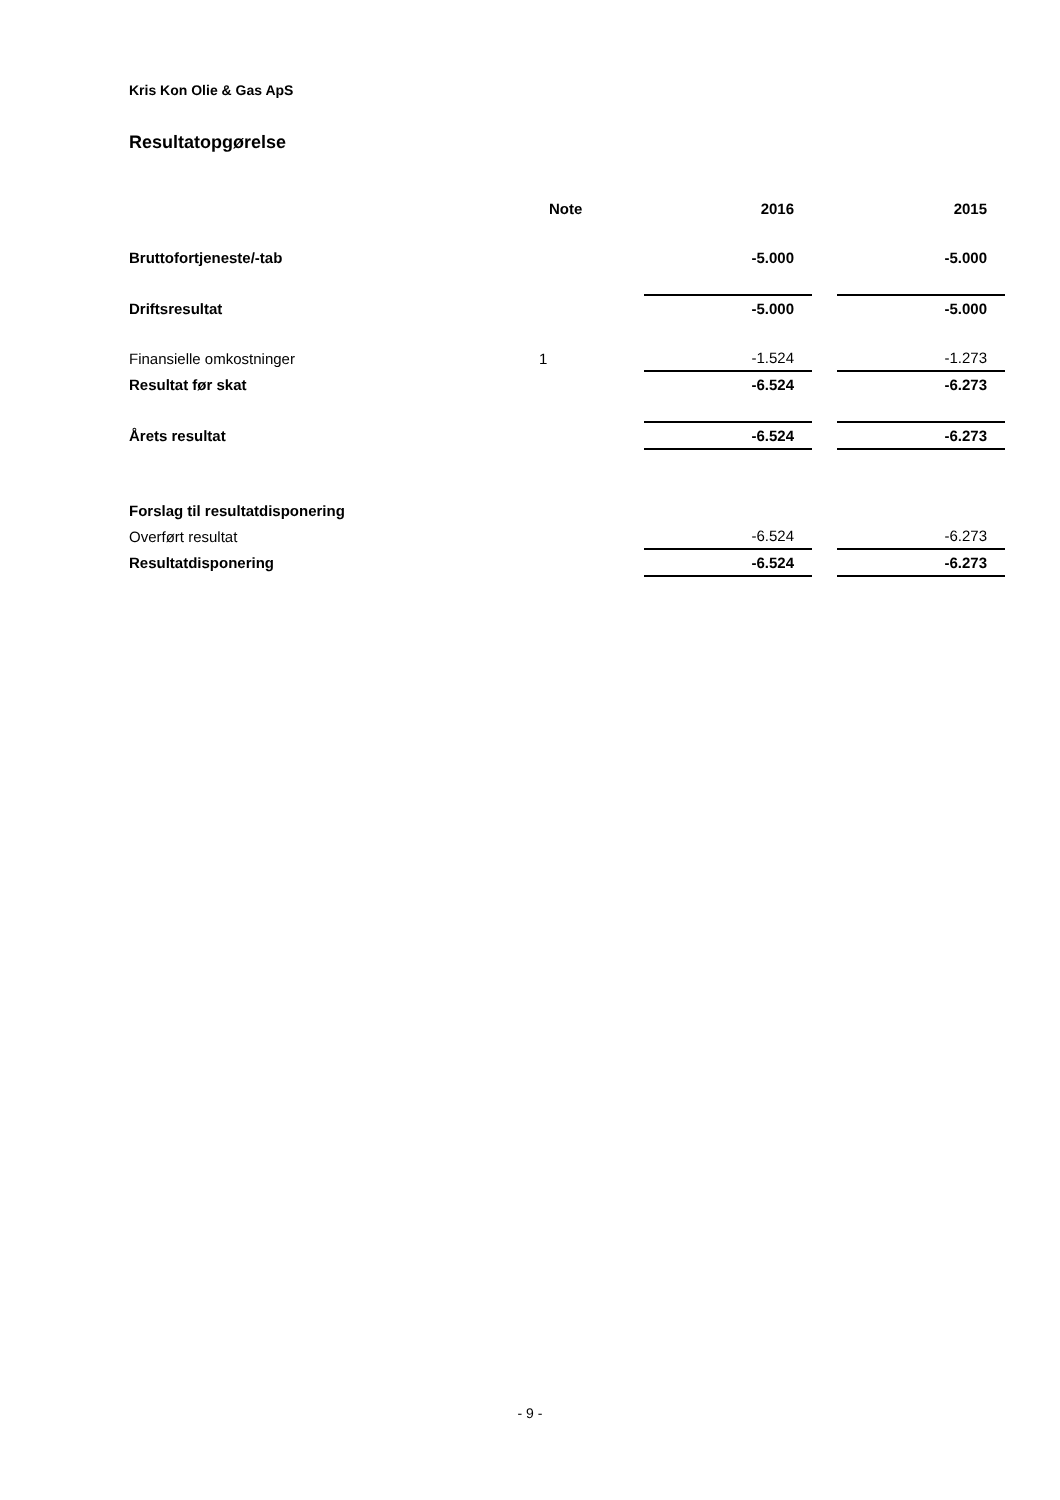Kris Kon Olie & Gas ApS
Resultatopgørelse
| | Note | 2016 | | 2015 |
| --- | --- | --- | --- | --- |
| Bruttofortjeneste/-tab | | -5.000 | | -5.000 |
| Driftsresultat | | -5.000 | | -5.000 |
| Finansielle omkostninger | 1 | -1.524 | | -1.273 |
| Resultat før skat | | -6.524 | | -6.273 |
| Årets resultat | | -6.524 | | -6.273 |
| Forslag til resultatdisponering | | | | |
| Overført resultat | | -6.524 | | -6.273 |
| Resultatdisponering | | -6.524 | | -6.273 |
- 9 -